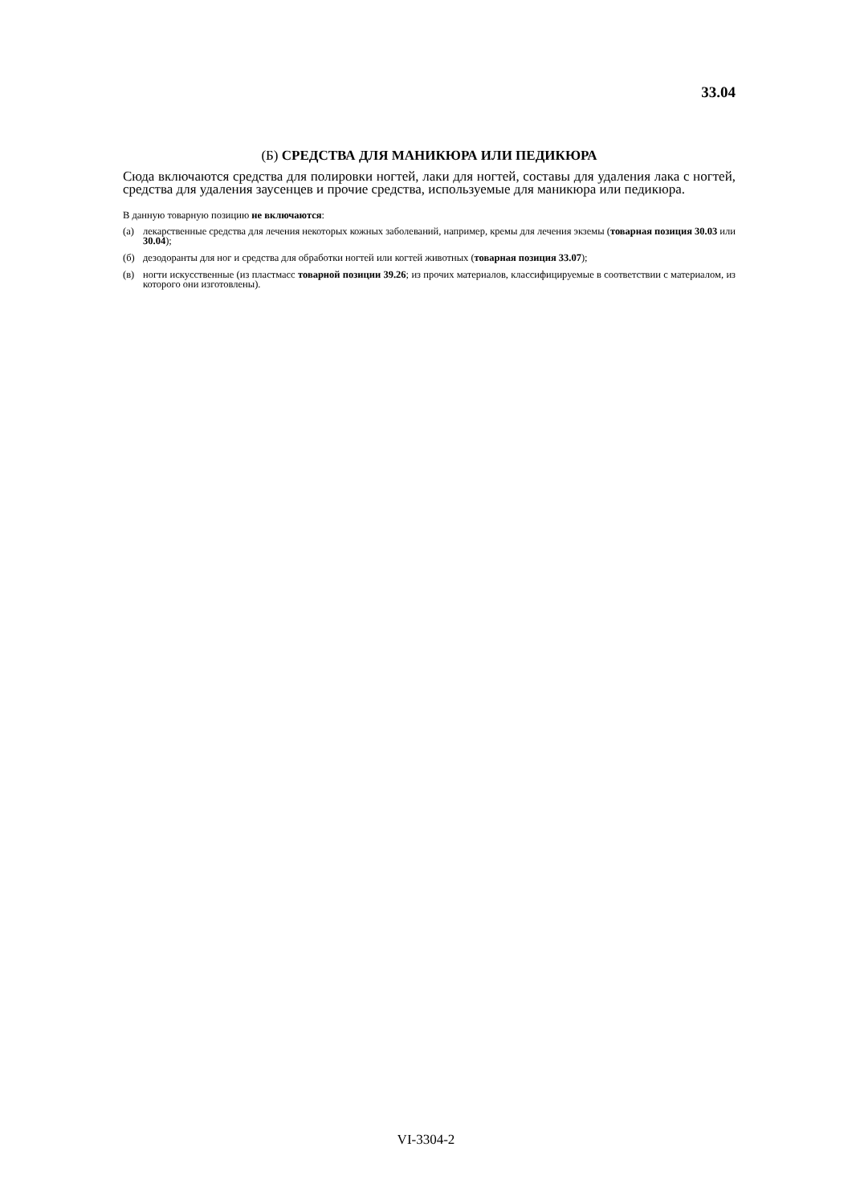33.04
(Б) СРЕДСТВА ДЛЯ МАНИКЮРА ИЛИ ПЕДИКЮРА
Сюда включаются средства для полировки ногтей, лаки для ногтей, составы для удаления лака с ногтей, средства для удаления заусенцев и прочие средства, используемые для маникюра или педикюра.
В данную товарную позицию не включаются:
(а) лекарственные средства для лечения некоторых кожных заболеваний, например, кремы для лечения экземы (товарная позиция 30.03 или 30.04);
(б) дезодоранты для ног и средства для обработки ногтей или когтей животных (товарная позиция 33.07);
(в) ногти искусственные (из пластмасс товарной позиции 39.26; из прочих материалов, классифицируемые в соответствии с материалом, из которого они изготовлены).
VI-3304-2